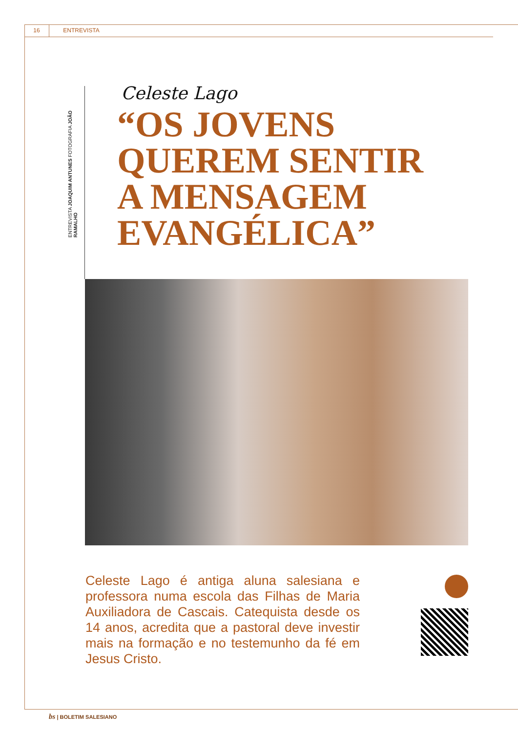16 ENTREVISTA
ENTREVISTA JOAQUIM ANTUNES FOTOGRAFIA JOÃO RAMALHO
Celeste Lago
“OS JOVENS QUEREM SENTIR A MENSAGEM EVANGÉLICA”
Celeste Lago é antiga aluna salesiana e professora numa escola das Filhas de Maria Auxiliadora de Cascais. Catequista desde os 14 anos, acredita que a pastoral deve investir mais na formação e no testemunho da fé em Jesus Cristo.
bs | BOLETIM SALESIANO